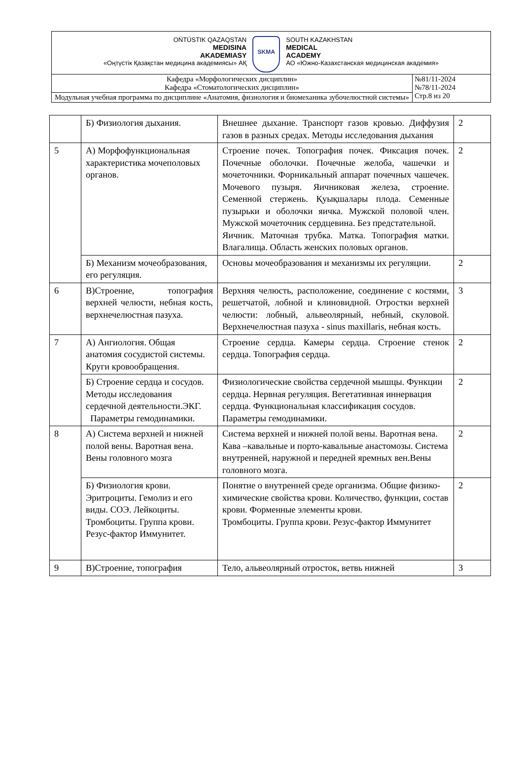| OŃTÚSTIK QAZAQSTAN MEDISINA AKADEMIASY «Оңтүстік Қазақстан медицина академиясы» АҚ SKMA SOUTH KAZAKHSTAN MEDICAL ACADEMY АО «Южно-Казахстанская медицинская академия» | |
| Кафедра «Морфологических дисциплин» Кафедра «Стоматологических дисциплин» | №81/11-2024 №78/11-2024 Стр.8 из 20 |
| Модульная учебная программа по дисциплине «Анатомия, физиология и биомеханика зубочелюстной системы» | |
| | Б) Физиология дыхания. | Внешнее дыхание. Транспорт газов кровью. Диффузия газов в разных средах. Методы исследования дыхания | 2 |
| 5 | А) Морфофункциональная характеристика мочеполовых органов. | Строение почек. Топография почек. Фиксация почек. Почечные оболочки. Почечные желоба, чашечки и мочеточники. Форникальный аппарат почечных чашечек. Мочевого пузыря. Яичниковая железа, строение. Семенной стержень. Қуықшалары плода. Семенные пузырьки и оболочки яичка. Мужской половой член. Мужской мочеточник сердцевина. Без предстательной. Яичник. Маточная трубка. Матка. Топография матки. Влагалища. Область женских половых органов. | 2 |
| | Б) Механизм мочеобразования, его регуляция. | Основы мочеобразования и механизмы их регуляции. | 2 |
| 6 | В)Строение, топография верхней челюсти, небная кость, верхнечелюстная пазуха. | Верхняя челюсть, расположение, соединение с костями, решетчатой, лобной и клиновидной. Отростки верхней челюсти: лобный, альвеолярный, небный, скуловой. Верхнечелюстная пазуха - sinus maxillaris, небная кость. | 3 |
| 7 | А) Ангиология. Общая анатомия сосудистой системы. Круги кровообращения. | Строение сердца. Камеры сердца. Строение стенок сердца. Топография сердца. | 2 |
| | Б) Строение сердца и сосудов. Методы исследования сердечной деятельности.ЭКГ. Параметры гемодинамики. | Физиологические свойства сердечной мышцы. Функции сердца. Нервная регуляция. Вегетативная иннервация сердца. Функциональная классификация сосудов. Параметры гемодинамики. | 2 |
| 8 | А) Система верхней и нижней полой вены. Варотная вена. Вены головного мозга | Система верхней и нижней полой вены. Варотная вена. Кава –кавальные и порто-кавальные анастомозы. Система внутренней, наружной и передней яремных вен.Вены головного мозга. | 2 |
| | Б) Физиология крови. Эритроциты. Гемолиз и его виды. СОЭ. Лейкоциты. Тромбоциты. Группа крови. Резус-фактор Иммунитет. | Понятие о внутренней среде организма. Общие физико-химические свойства крови. Количество, функции, состав крови. Форменные элементы крови. Тромбоциты. Группа крови. Резус-фактор Иммунитет | 2 |
| 9 | В)Строение, топография | Тело, альвеолярный отросток, ветвь нижней | 3 |